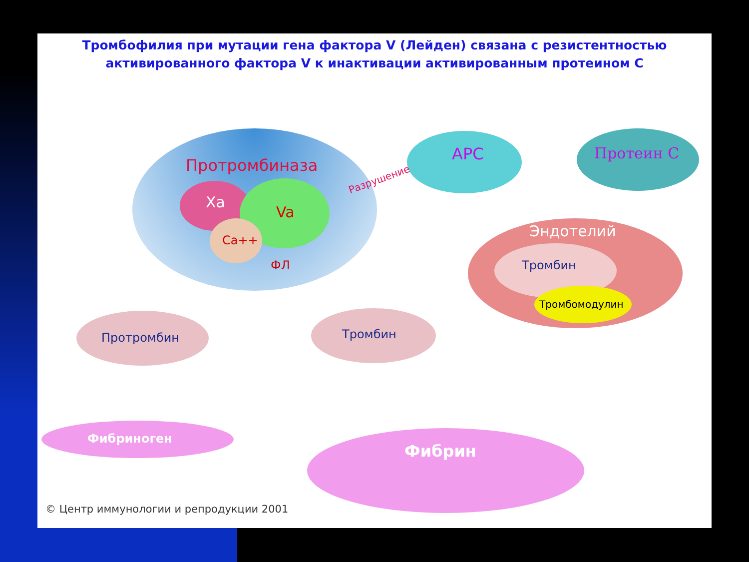Тромбофилия при мутации гена фактора V (Лейден) связана с резистентностью активированного фактора V к инактивации активированным протеином С
Протромбиназа
Xa
Va
Ca++
ФЛ
Разрушение
APC Протеин С
Эндотелий
Тромбин
Тромбомодулин
Протромбин Тромбин
Фибриноген
Фибрин
© Центр иммунологии и репродукции 2001